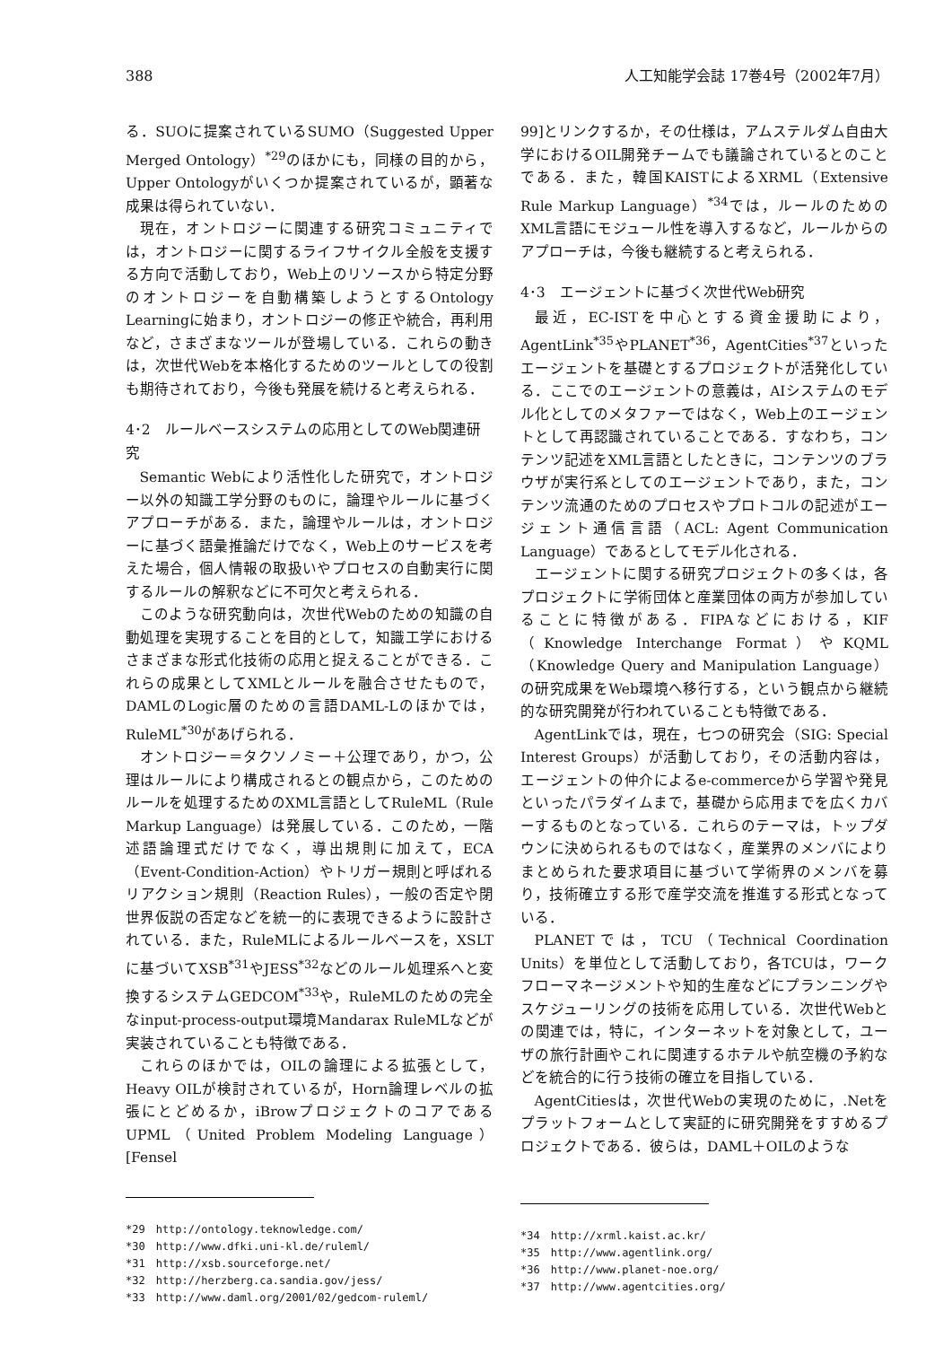388 人工知能学会誌 17巻4号（2002年7月）
る．SUOに提案されているSUMO（Suggested Upper Merged Ontology）<sup>*29</sup>のほかにも，同様の目的から，Upper Ontologyがいくつか提案されているが，顕著な成果は得られていない．
現在，オントロジーに関連する研究コミュニティでは，オントロジーに関するライフサイクル全般を支援する方向で活動しており，Web上のリソースから特定分野のオントロジーを自動構築しようとするOntology Learningに始まり，オントロジーの修正や統合，再利用など，さまざまなツールが登場している．これらの動きは，次世代Webを本格化するためのツールとしての役割も期待されており，今後も発展を続けると考えられる．
4･2　ルールベースシステムの応用としてのWeb関連研究
Semantic Webにより活性化した研究で，オントロジー以外の知識工学分野のものに，論理やルールに基づくアプローチがある．また，論理やルールは，オントロジーに基づく語彙推論だけでなく，Web上のサービスを考えた場合，個人情報の取扱いやプロセスの自動実行に関するルールの解釈などに不可欠と考えられる．
このような研究動向は，次世代Webのための知識の自動処理を実現することを目的として，知識工学におけるさまざまな形式化技術の応用と捉えることができる．これらの成果としてXMLとルールを融合させたもので，DAMLのLogic層のための言語DAML-Lのほかでは，RuleML<sup>*30</sup>があげられる．
オントロジー＝タクソノミー＋公理であり，かつ，公理はルールにより構成されるとの観点から，このためのルールを処理するためのXML言語としてRuleML（Rule Markup Language）は発展している．このため，一階述語論理式だけでなく，導出規則に加えて，ECA（Event-Condition-Action）やトリガー規則と呼ばれるリアクション規則（Reaction Rules），一般の否定や閉世界仮説の否定などを統一的に表現できるように設計されている．また，RuleMLによるルールベースを，XSLTに基づいてXSB<sup>*31</sup>やJESS<sup>*32</sup>などのルール処理系へと変換するシステムGEDCOM<sup>*33</sup>や，RuleMLのための完全なinput-process-output環境Mandarax RuleMLなどが実装されていることも特徴である．
これらのほかでは，OILの論理による拡張として，Heavy OILが検討されているが，Horn論理レベルの拡張にとどめるか，iBrowプロジェクトのコアであるUPML（United Problem Modeling Language）[Fensel
*29　http://ontology.teknowledge.com/
*30　http://www.dfki.uni-kl.de/ruleml/
*31　http://xsb.sourceforge.net/
*32　http://herzberg.ca.sandia.gov/jess/
*33　http://www.daml.org/2001/02/gedcom-ruleml/
99]とリンクするか，その仕様は，アムステルダム自由大学におけるOIL開発チームでも議論されているとのことである．また，韓国KAISTによるXRML（Extensive Rule Markup Language）<sup>*34</sup>では，ルールのためのXML言語にモジュール性を導入するなど，ルールからのアプローチは，今後も継続すると考えられる．
4･3　エージェントに基づく次世代Web研究
最近，EC-ISTを中心とする資金援助により，AgentLink<sup>*35</sup>やPLANET<sup>*36</sup>，AgentCities<sup>*37</sup>といったエージェントを基礎とするプロジェクトが活発化している．ここでのエージェントの意義は，AIシステムのモデル化としてのメタファーではなく，Web上のエージェントとして再認識されていることである．すなわち，コンテンツ記述をXML言語としたときに，コンテンツのブラウザが実行系としてのエージェントであり，また，コンテンツ流通のためのプロセスやプロトコルの記述がエージェント通信言語（ACL: Agent Communication Language）であるとしてモデル化される．
エージェントに関する研究プロジェクトの多くは，各プロジェクトに学術団体と産業団体の両方が参加していることに特徴がある．FIPAなどにおける，KIF（Knowledge Interchange Format）やKQML（Knowledge Query and Manipulation Language）の研究成果をWeb環境へ移行する，という観点から継続的な研究開発が行われていることも特徴である．
AgentLinkでは，現在，七つの研究会（SIG: Special Interest Groups）が活動しており，その活動内容は，エージェントの仲介によるe-commerceから学習や発見といったパラダイムまで，基礎から応用までを広くカバーするものとなっている．これらのテーマは，トップダウンに決められるものではなく，産業界のメンバによりまとめられた要求項目に基づいて学術界のメンバを募り，技術確立する形で産学交流を推進する形式となっている．
PLANETでは，TCU（Technical Coordination Units）を単位として活動しており，各TCUは，ワークフローマネージメントや知的生産などにプランニングやスケジューリングの技術を応用している．次世代Webとの関連では，特に，インターネットを対象として，ユーザの旅行計画やこれに関連するホテルや航空機の予約などを統合的に行う技術の確立を目指している．
AgentCitiesは，次世代Webの実現のために，.Netをプラットフォームとして実証的に研究開発をすすめるプロジェクトである．彼らは，DAML＋OILのような
*34　http://xrml.kaist.ac.kr/
*35　http://www.agentlink.org/
*36　http://www.planet-noe.org/
*37　http://www.agentcities.org/